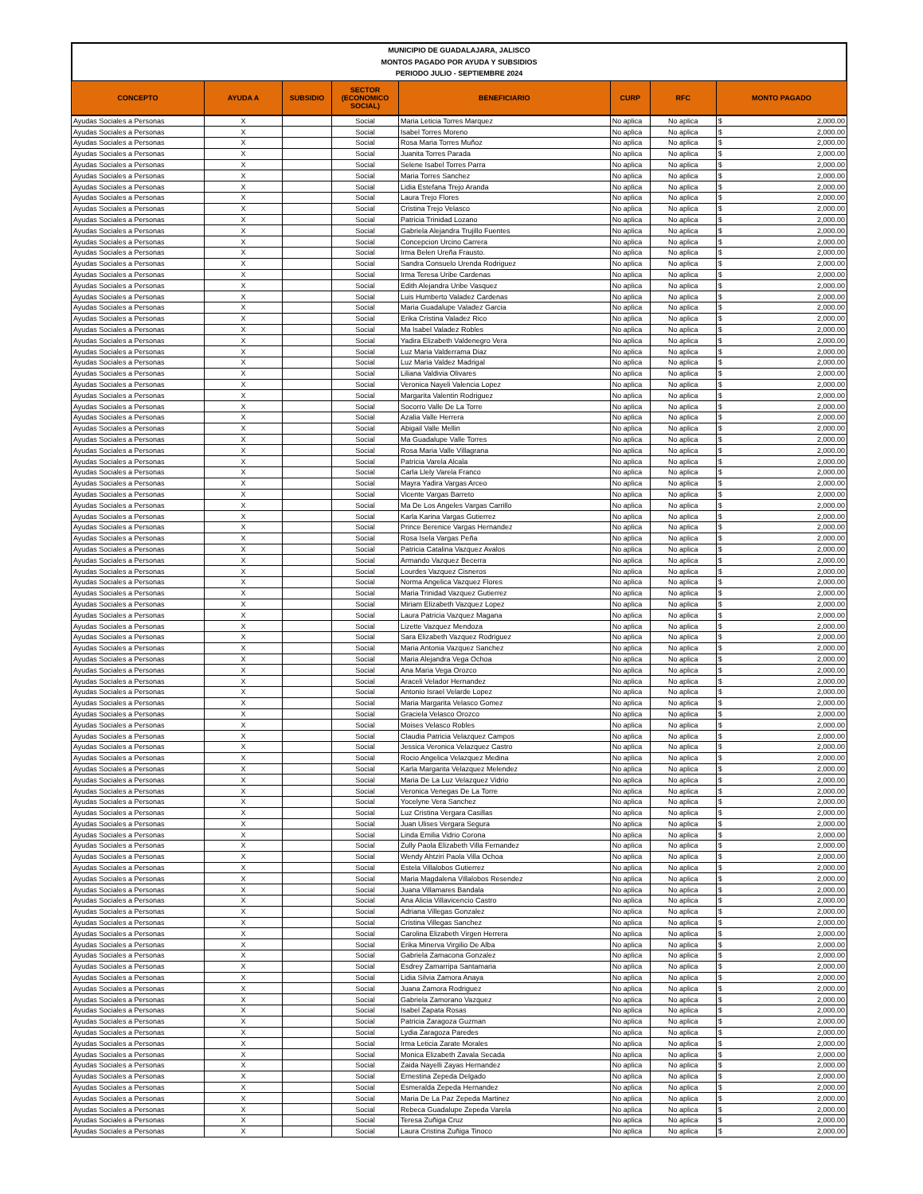MUNICIPIO DE GUADALAJARA, JALISCO
MONTOS PAGADO POR AYUDA Y SUBSIDIOS
PERIODO JULIO - SEPTIEMBRE 2024
| CONCEPTO | AYUDA A | SUBSIDIO | SECTOR (ECONOMICO SOCIAL) | BENEFICIARIO | CURP | RFC | MONTO PAGADO | |
| --- | --- | --- | --- | --- | --- | --- | --- | --- |
| Ayudas Sociales a Personas | X | | Social | Maria Leticia Torres Marquez | No aplica | No aplica | $ | 2,000.00 |
| Ayudas Sociales a Personas | X | | Social | Isabel Torres Moreno | No aplica | No aplica | $ | 2,000.00 |
| Ayudas Sociales a Personas | X | | Social | Rosa Maria Torres Muñoz | No aplica | No aplica | $ | 2,000.00 |
| Ayudas Sociales a Personas | X | | Social | Juanita Torres Parada | No aplica | No aplica | $ | 2,000.00 |
| Ayudas Sociales a Personas | X | | Social | Selene Isabel Torres Parra | No aplica | No aplica | $ | 2,000.00 |
| Ayudas Sociales a Personas | X | | Social | Maria Torres Sanchez | No aplica | No aplica | $ | 2,000.00 |
| Ayudas Sociales a Personas | X | | Social | Lidia Estefana Trejo Aranda | No aplica | No aplica | $ | 2,000.00 |
| Ayudas Sociales a Personas | X | | Social | Laura Trejo Flores | No aplica | No aplica | $ | 2,000.00 |
| Ayudas Sociales a Personas | X | | Social | Cristina Trejo Velasco | No aplica | No aplica | $ | 2,000.00 |
| Ayudas Sociales a Personas | X | | Social | Patricia Trinidad Lozano | No aplica | No aplica | $ | 2,000.00 |
| Ayudas Sociales a Personas | X | | Social | Gabriela Alejandra Trujillo Fuentes | No aplica | No aplica | $ | 2,000.00 |
| Ayudas Sociales a Personas | X | | Social | Concepcion Urcino Carrera | No aplica | No aplica | $ | 2,000.00 |
| Ayudas Sociales a Personas | X | | Social | Irma Belen Ureña Frausto. | No aplica | No aplica | $ | 2,000.00 |
| Ayudas Sociales a Personas | X | | Social | Sandra Consuelo Urenda Rodriguez | No aplica | No aplica | $ | 2,000.00 |
| Ayudas Sociales a Personas | X | | Social | Irma Teresa Uribe Cardenas | No aplica | No aplica | $ | 2,000.00 |
| Ayudas Sociales a Personas | X | | Social | Edith Alejandra Uribe Vasquez | No aplica | No aplica | $ | 2,000.00 |
| Ayudas Sociales a Personas | X | | Social | Luis Humberto Valadez Cardenas | No aplica | No aplica | $ | 2,000.00 |
| Ayudas Sociales a Personas | X | | Social | Maria Guadalupe Valadez Garcia | No aplica | No aplica | $ | 2,000.00 |
| Ayudas Sociales a Personas | X | | Social | Erika Cristina Valadez Rico | No aplica | No aplica | $ | 2,000.00 |
| Ayudas Sociales a Personas | X | | Social | Ma Isabel Valadez Robles | No aplica | No aplica | $ | 2,000.00 |
| Ayudas Sociales a Personas | X | | Social | Yadira Elizabeth Valdenegro Vera | No aplica | No aplica | $ | 2,000.00 |
| Ayudas Sociales a Personas | X | | Social | Luz Maria Valderrama Diaz | No aplica | No aplica | $ | 2,000.00 |
| Ayudas Sociales a Personas | X | | Social | Luz Maria Valdez Madrigal | No aplica | No aplica | $ | 2,000.00 |
| Ayudas Sociales a Personas | X | | Social | Liliana Valdivia Olivares | No aplica | No aplica | $ | 2,000.00 |
| Ayudas Sociales a Personas | X | | Social | Veronica Nayeli Valencia Lopez | No aplica | No aplica | $ | 2,000.00 |
| Ayudas Sociales a Personas | X | | Social | Margarita Valentin Rodriguez | No aplica | No aplica | $ | 2,000.00 |
| Ayudas Sociales a Personas | X | | Social | Socorro Valle De La Torre | No aplica | No aplica | $ | 2,000.00 |
| Ayudas Sociales a Personas | X | | Social | Azalia Valle Herrera | No aplica | No aplica | $ | 2,000.00 |
| Ayudas Sociales a Personas | X | | Social | Abigail Valle Mellin | No aplica | No aplica | $ | 2,000.00 |
| Ayudas Sociales a Personas | X | | Social | Ma Guadalupe Valle Torres | No aplica | No aplica | $ | 2,000.00 |
| Ayudas Sociales a Personas | X | | Social | Rosa Maria Valle Villagrana | No aplica | No aplica | $ | 2,000.00 |
| Ayudas Sociales a Personas | X | | Social | Patricia Varela Alcala | No aplica | No aplica | $ | 2,000.00 |
| Ayudas Sociales a Personas | X | | Social | Carla Llely Varela Franco | No aplica | No aplica | $ | 2,000.00 |
| Ayudas Sociales a Personas | X | | Social | Mayra Yadira Vargas Arceo | No aplica | No aplica | $ | 2,000.00 |
| Ayudas Sociales a Personas | X | | Social | Vicente Vargas Barreto | No aplica | No aplica | $ | 2,000.00 |
| Ayudas Sociales a Personas | X | | Social | Ma De Los Angeles Vargas Carrillo | No aplica | No aplica | $ | 2,000.00 |
| Ayudas Sociales a Personas | X | | Social | Karla Karina Vargas Gutierrez | No aplica | No aplica | $ | 2,000.00 |
| Ayudas Sociales a Personas | X | | Social | Prince Berenice Vargas Hernandez | No aplica | No aplica | $ | 2,000.00 |
| Ayudas Sociales a Personas | X | | Social | Rosa Isela Vargas Peña | No aplica | No aplica | $ | 2,000.00 |
| Ayudas Sociales a Personas | X | | Social | Patricia Catalina Vazquez Avalos | No aplica | No aplica | $ | 2,000.00 |
| Ayudas Sociales a Personas | X | | Social | Armando Vazquez Becerra | No aplica | No aplica | $ | 2,000.00 |
| Ayudas Sociales a Personas | X | | Social | Lourdes Vazquez Cisneros | No aplica | No aplica | $ | 2,000.00 |
| Ayudas Sociales a Personas | X | | Social | Norma Angelica Vazquez Flores | No aplica | No aplica | $ | 2,000.00 |
| Ayudas Sociales a Personas | X | | Social | Maria Trinidad Vazquez Gutierrez | No aplica | No aplica | $ | 2,000.00 |
| Ayudas Sociales a Personas | X | | Social | Miriam Elizabeth Vazquez Lopez | No aplica | No aplica | $ | 2,000.00 |
| Ayudas Sociales a Personas | X | | Social | Laura Patricia Vazquez Magana | No aplica | No aplica | $ | 2,000.00 |
| Ayudas Sociales a Personas | X | | Social | Lizette Vazquez Mendoza | No aplica | No aplica | $ | 2,000.00 |
| Ayudas Sociales a Personas | X | | Social | Sara Elizabeth Vazquez Rodriguez | No aplica | No aplica | $ | 2,000.00 |
| Ayudas Sociales a Personas | X | | Social | Maria Antonia Vazquez Sanchez | No aplica | No aplica | $ | 2,000.00 |
| Ayudas Sociales a Personas | X | | Social | Maria Alejandra Vega Ochoa | No aplica | No aplica | $ | 2,000.00 |
| Ayudas Sociales a Personas | X | | Social | Ana Maria Vega Orozco | No aplica | No aplica | $ | 2,000.00 |
| Ayudas Sociales a Personas | X | | Social | Araceli Velador Hernandez | No aplica | No aplica | $ | 2,000.00 |
| Ayudas Sociales a Personas | X | | Social | Antonio Israel Velarde Lopez | No aplica | No aplica | $ | 2,000.00 |
| Ayudas Sociales a Personas | X | | Social | Maria Margarita Velasco Gomez | No aplica | No aplica | $ | 2,000.00 |
| Ayudas Sociales a Personas | X | | Social | Graciela Velasco Orozco | No aplica | No aplica | $ | 2,000.00 |
| Ayudas Sociales a Personas | X | | Social | Moises Velasco Robles | No aplica | No aplica | $ | 2,000.00 |
| Ayudas Sociales a Personas | X | | Social | Claudia Patricia Velazquez Campos | No aplica | No aplica | $ | 2,000.00 |
| Ayudas Sociales a Personas | X | | Social | Jessica Veronica Velazquez Castro | No aplica | No aplica | $ | 2,000.00 |
| Ayudas Sociales a Personas | X | | Social | Rocio Angelica Velazquez Medina | No aplica | No aplica | $ | 2,000.00 |
| Ayudas Sociales a Personas | X | | Social | Karla Margarita Velazquez Melendez | No aplica | No aplica | $ | 2,000.00 |
| Ayudas Sociales a Personas | X | | Social | Maria De La Luz Velazquez Vidrio | No aplica | No aplica | $ | 2,000.00 |
| Ayudas Sociales a Personas | X | | Social | Veronica Venegas De La Torre | No aplica | No aplica | $ | 2,000.00 |
| Ayudas Sociales a Personas | X | | Social | Yocelyne Vera Sanchez | No aplica | No aplica | $ | 2,000.00 |
| Ayudas Sociales a Personas | X | | Social | Luz Cristina Vergara Casillas | No aplica | No aplica | $ | 2,000.00 |
| Ayudas Sociales a Personas | X | | Social | Juan Ulises Vergara Segura | No aplica | No aplica | $ | 2,000.00 |
| Ayudas Sociales a Personas | X | | Social | Linda Emilia Vidrio Corona | No aplica | No aplica | $ | 2,000.00 |
| Ayudas Sociales a Personas | X | | Social | Zully Paola Elizabeth Villa Fernandez | No aplica | No aplica | $ | 2,000.00 |
| Ayudas Sociales a Personas | X | | Social | Wendy Ahtziri Paola Villa Ochoa | No aplica | No aplica | $ | 2,000.00 |
| Ayudas Sociales a Personas | X | | Social | Estela Villalobos Gutierrez | No aplica | No aplica | $ | 2,000.00 |
| Ayudas Sociales a Personas | X | | Social | Maria Magdalena Villalobos Resendez | No aplica | No aplica | $ | 2,000.00 |
| Ayudas Sociales a Personas | X | | Social | Juana Villamares Bandala | No aplica | No aplica | $ | 2,000.00 |
| Ayudas Sociales a Personas | X | | Social | Ana Alicia Villavicencio Castro | No aplica | No aplica | $ | 2,000.00 |
| Ayudas Sociales a Personas | X | | Social | Adriana Villegas Gonzalez | No aplica | No aplica | $ | 2,000.00 |
| Ayudas Sociales a Personas | X | | Social | Cristina Villegas Sanchez | No aplica | No aplica | $ | 2,000.00 |
| Ayudas Sociales a Personas | X | | Social | Carolina Elizabeth Virgen Herrera | No aplica | No aplica | $ | 2,000.00 |
| Ayudas Sociales a Personas | X | | Social | Erika Minerva Virgilio De Alba | No aplica | No aplica | $ | 2,000.00 |
| Ayudas Sociales a Personas | X | | Social | Gabriela Zamacona Gonzalez | No aplica | No aplica | $ | 2,000.00 |
| Ayudas Sociales a Personas | X | | Social | Esdrey Zamarripa Santamaria | No aplica | No aplica | $ | 2,000.00 |
| Ayudas Sociales a Personas | X | | Social | Lidia Silvia Zamora Anaya | No aplica | No aplica | $ | 2,000.00 |
| Ayudas Sociales a Personas | X | | Social | Juana Zamora Rodriguez | No aplica | No aplica | $ | 2,000.00 |
| Ayudas Sociales a Personas | X | | Social | Gabriela Zamorano Vazquez | No aplica | No aplica | $ | 2,000.00 |
| Ayudas Sociales a Personas | X | | Social | Isabel Zapata Rosas | No aplica | No aplica | $ | 2,000.00 |
| Ayudas Sociales a Personas | X | | Social | Patricia Zaragoza Guzman | No aplica | No aplica | $ | 2,000.00 |
| Ayudas Sociales a Personas | X | | Social | Lydia Zaragoza Paredes | No aplica | No aplica | $ | 2,000.00 |
| Ayudas Sociales a Personas | X | | Social | Irma Leticia Zarate Morales | No aplica | No aplica | $ | 2,000.00 |
| Ayudas Sociales a Personas | X | | Social | Monica Elizabeth Zavala Secada | No aplica | No aplica | $ | 2,000.00 |
| Ayudas Sociales a Personas | X | | Social | Zaida Nayelli Zayas Hernandez | No aplica | No aplica | $ | 2,000.00 |
| Ayudas Sociales a Personas | X | | Social | Ernestina Zepeda Delgado | No aplica | No aplica | $ | 2,000.00 |
| Ayudas Sociales a Personas | X | | Social | Esmeralda Zepeda Hernandez | No aplica | No aplica | $ | 2,000.00 |
| Ayudas Sociales a Personas | X | | Social | Maria De La Paz Zepeda Martinez | No aplica | No aplica | $ | 2,000.00 |
| Ayudas Sociales a Personas | X | | Social | Rebeca Guadalupe Zepeda Varela | No aplica | No aplica | $ | 2,000.00 |
| Ayudas Sociales a Personas | X | | Social | Teresa Zuñiga Cruz | No aplica | No aplica | $ | 2,000.00 |
| Ayudas Sociales a Personas | X | | Social | Laura Cristina Zuñiga Tinoco | No aplica | No aplica | $ | 2,000.00 |